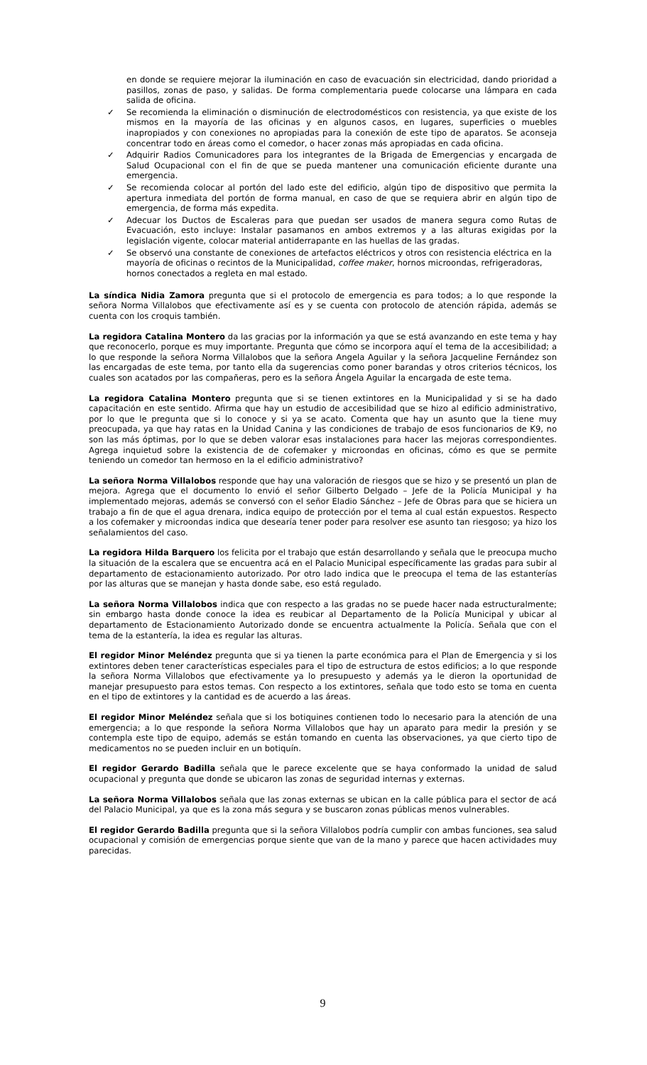en donde se requiere mejorar la iluminación en caso de evacuación sin electricidad, dando prioridad a pasillos, zonas de paso, y salidas. De forma complementaria puede colocarse una lámpara en cada salida de oficina.
✓ Se recomienda la eliminación o disminución de electrodomésticos con resistencia, ya que existe de los mismos en la mayoría de las oficinas y en algunos casos, en lugares, superficies o muebles inapropiados y con conexiones no apropiadas para la conexión de este tipo de aparatos. Se aconseja concentrar todo en áreas como el comedor, o hacer zonas más apropiadas en cada oficina.
✓ Adquirir Radios Comunicadores para los integrantes de la Brigada de Emergencias y encargada de Salud Ocupacional con el fin de que se pueda mantener una comunicación eficiente durante una emergencia.
✓ Se recomienda colocar al portón del lado este del edificio, algún tipo de dispositivo que permita la apertura inmediata del portón de forma manual, en caso de que se requiera abrir en algún tipo de emergencia, de forma más expedita.
✓ Adecuar los Ductos de Escaleras para que puedan ser usados de manera segura como Rutas de Evacuación, esto incluye: Instalar pasamanos en ambos extremos y a las alturas exigidas por la legislación vigente, colocar material antiderrapante en las huellas de las gradas.
✓ Se observó una constante de conexiones de artefactos eléctricos y otros con resistencia eléctrica en la mayoría de oficinas o recintos de la Municipalidad, coffee maker, hornos microondas, refrigeradoras, hornos conectados a regleta en mal estado.
La síndica Nidia Zamora pregunta que si el protocolo de emergencia es para todos; a lo que responde la señora Norma Villalobos que efectivamente así es y se cuenta con protocolo de atención rápida, además se cuenta con los croquis también.
La regidora Catalina Montero da las gracias por la información ya que se está avanzando en este tema y hay que reconocerlo, porque es muy importante. Pregunta que cómo se incorpora aquí el tema de la accesibilidad; a lo que responde la señora Norma Villalobos que la señora Angela Aguilar y la señora Jacqueline Fernández son las encargadas de este tema, por tanto ella da sugerencias como poner barandas y otros criterios técnicos, los cuales son acatados por las compañeras, pero es la señora Ángela Aguilar la encargada de este tema.
La regidora Catalina Montero pregunta que si se tienen extintores en la Municipalidad y si se ha dado capacitación en este sentido. Afirma que hay un estudio de accesibilidad que se hizo al edificio administrativo, por lo que le pregunta que si lo conoce y si ya se acato. Comenta que hay un asunto que la tiene muy preocupada, ya que hay ratas en la Unidad Canina y las condiciones de trabajo de esos funcionarios de K9, no son las más óptimas, por lo que se deben valorar esas instalaciones para hacer las mejoras correspondientes. Agrega inquietud sobre la existencia de de cofemaker y microondas en oficinas, cómo es que se permite teniendo un comedor tan hermoso en la el edificio administrativo?
La señora Norma Villalobos responde que hay una valoración de riesgos que se hizo y se presentó un plan de mejora. Agrega que el documento lo envió el señor Gilberto Delgado – Jefe de la Policía Municipal y ha implementado mejoras, además se conversó con el señor Eladio Sánchez – Jefe de Obras para que se hiciera un trabajo a fin de que el agua drenara, indica equipo de protección por el tema al cual están expuestos. Respecto a los cofemaker y microondas indica que desearía tener poder para resolver ese asunto tan riesgoso; ya hizo los señalamientos del caso.
La regidora Hilda Barquero los felicita por el trabajo que están desarrollando y señala que le preocupa mucho la situación de la escalera que se encuentra acá en el Palacio Municipal específicamente las gradas para subir al departamento de estacionamiento autorizado. Por otro lado indica que le preocupa el tema de las estanterías por las alturas que se manejan y hasta donde sabe, eso está regulado.
La señora Norma Villalobos indica que con respecto a las gradas no se puede hacer nada estructuralmente; sin embargo hasta donde conoce la idea es reubicar al Departamento de la Policía Municipal y ubicar al departamento de Estacionamiento Autorizado donde se encuentra actualmente la Policía. Señala que con el tema de la estantería, la idea es regular las alturas.
El regidor Minor Meléndez pregunta que si ya tienen la parte económica para el Plan de Emergencia y si los extintores deben tener características especiales para el tipo de estructura de estos edificios; a lo que responde la señora Norma Villalobos que efectivamente ya lo presupuesto y además ya le dieron la oportunidad de manejar presupuesto para estos temas. Con respecto a los extintores, señala que todo esto se toma en cuenta en el tipo de extintores y la cantidad es de acuerdo a las áreas.
El regidor Minor Meléndez señala que si los botiquines contienen todo lo necesario para la atención de una emergencia; a lo que responde la señora Norma Villalobos que hay un aparato para medir la presión y se contempla este tipo de equipo, además se están tomando en cuenta las observaciones, ya que cierto tipo de medicamentos no se pueden incluir en un botiquín.
El regidor Gerardo Badilla señala que le parece excelente que se haya conformado la unidad de salud ocupacional y pregunta que donde se ubicaron las zonas de seguridad internas y externas.
La señora Norma Villalobos señala que las zonas externas se ubican en la calle pública para el sector de acá del Palacio Municipal, ya que es la zona más segura y se buscaron zonas públicas menos vulnerables.
El regidor Gerardo Badilla pregunta que si la señora Villalobos podría cumplir con ambas funciones, sea salud ocupacional y comisión de emergencias porque siente que van de la mano y parece que hacen actividades muy parecidas.
9